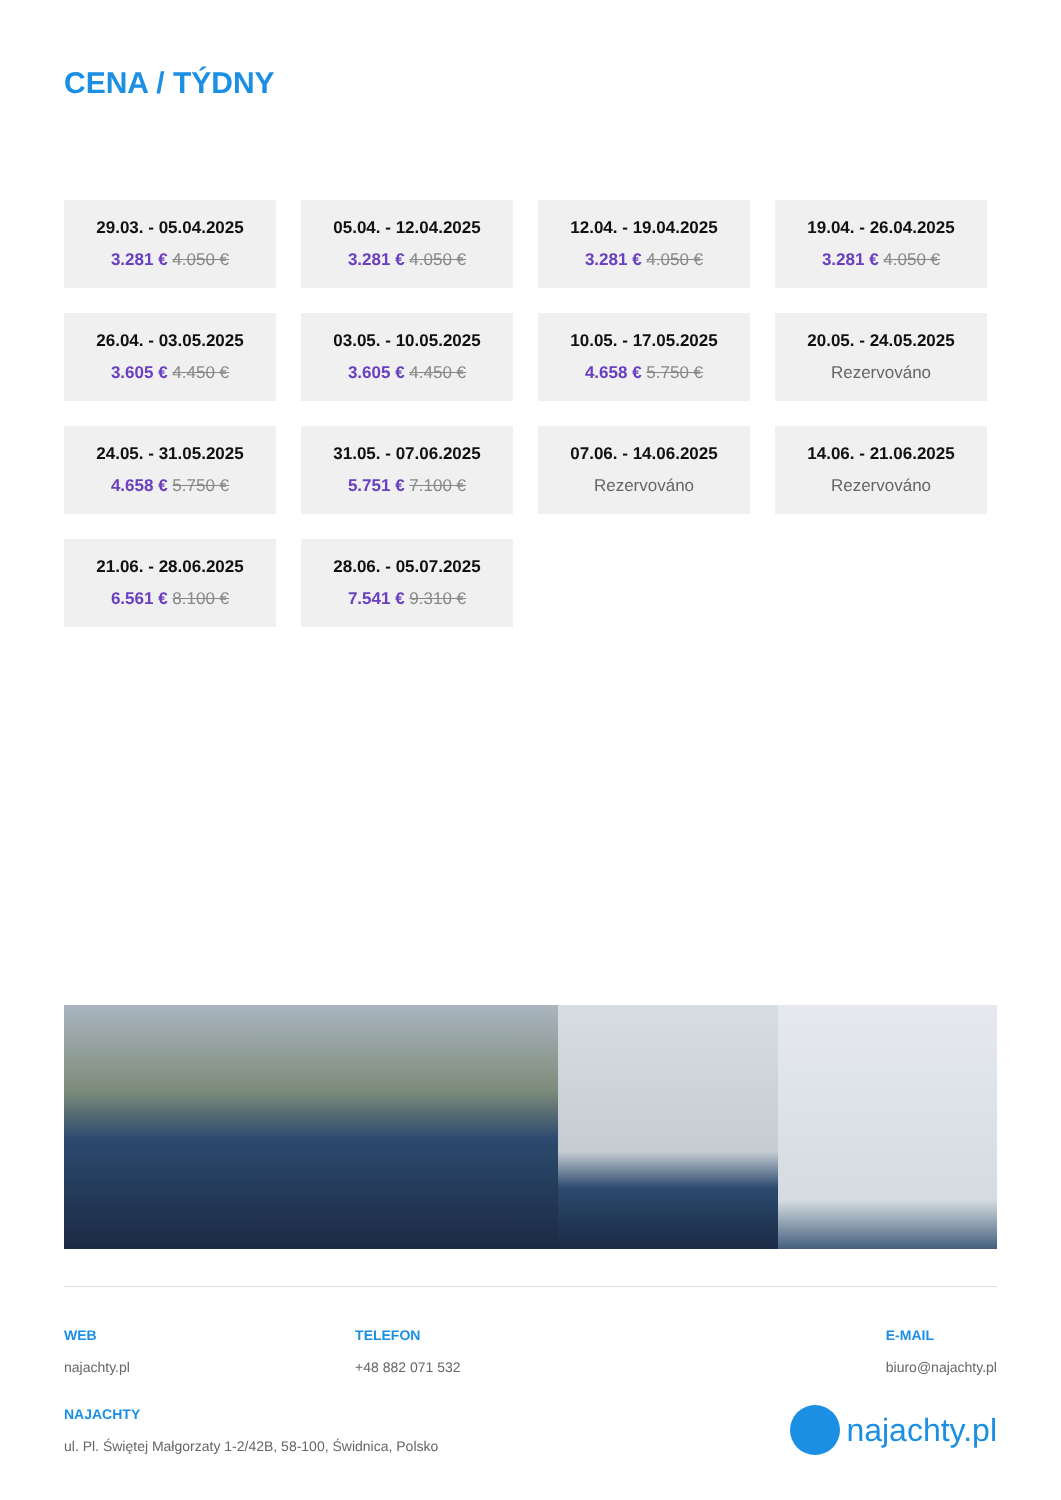CENA / TÝDNY
29.03. - 05.04.2025
3.281 € 4.050 €
05.04. - 12.04.2025
3.281 € 4.050 €
12.04. - 19.04.2025
3.281 € 4.050 €
19.04. - 26.04.2025
3.281 € 4.050 €
26.04. - 03.05.2025
3.605 € 4.450 €
03.05. - 10.05.2025
3.605 € 4.450 €
10.05. - 17.05.2025
4.658 € 5.750 €
20.05. - 24.05.2025
Rezervováno
24.05. - 31.05.2025
4.658 € 5.750 €
31.05. - 07.06.2025
5.751 € 7.100 €
07.06. - 14.06.2025
Rezervováno
14.06. - 21.06.2025
Rezervováno
21.06. - 28.06.2025
6.561 € 8.100 €
28.06. - 05.07.2025
7.541 € 9.310 €
WEB
najachty.pl
TELEFON
+48 882 071 532
E-MAIL
biuro@najachty.pl
NAJACHTY
ul. Pl. Świętej Małgorzaty 1-2/42B, 58-100, Świdnica, Polsko
najachty.pl